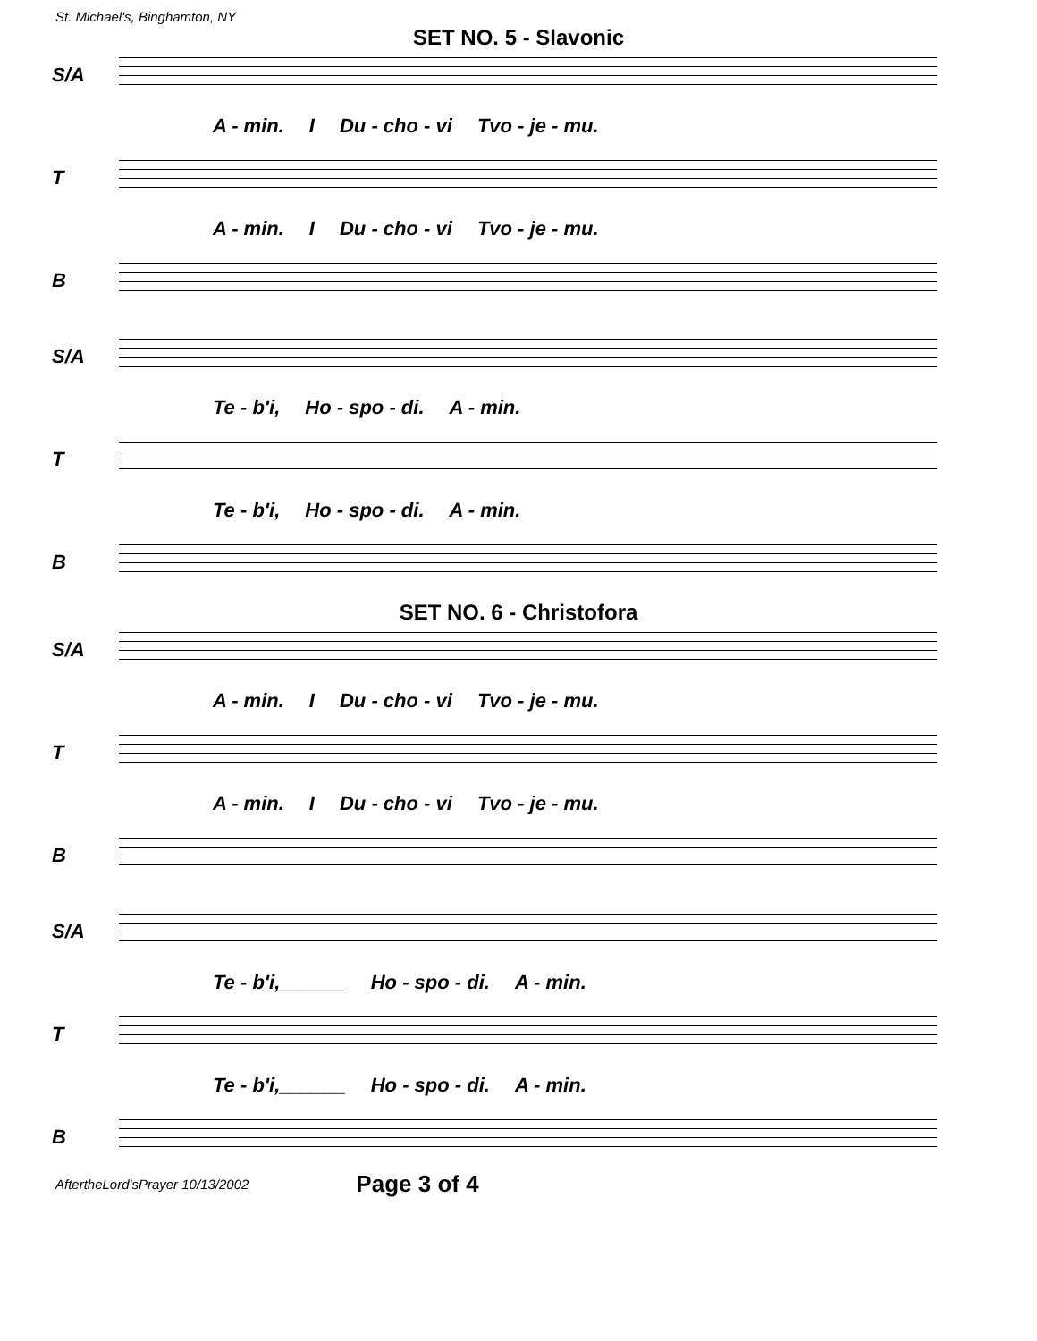St. Michael's, Binghamton, NY
SET NO. 5 - Slavonic
S/A
A - min. I Du - cho - vi Tvo - je - mu.
T
A - min. I Du - cho - vi Tvo - je - mu.
B
S/A
Te - b'i, Ho - spo - di. A - min.
T
Te - b'i, Ho - spo - di. A - min.
B
SET NO. 6 - Christofora
S/A
A - min. I Du - cho - vi Tvo - je - mu.
T
A - min. I Du - cho - vi Tvo - je - mu.
B
S/A
Te - b'i,______ Ho - spo - di. A - min.
T
Te - b'i,______ Ho - spo - di. A - min.
B
AftertheLord'sPrayer 10/13/2002 Page 3 of 4